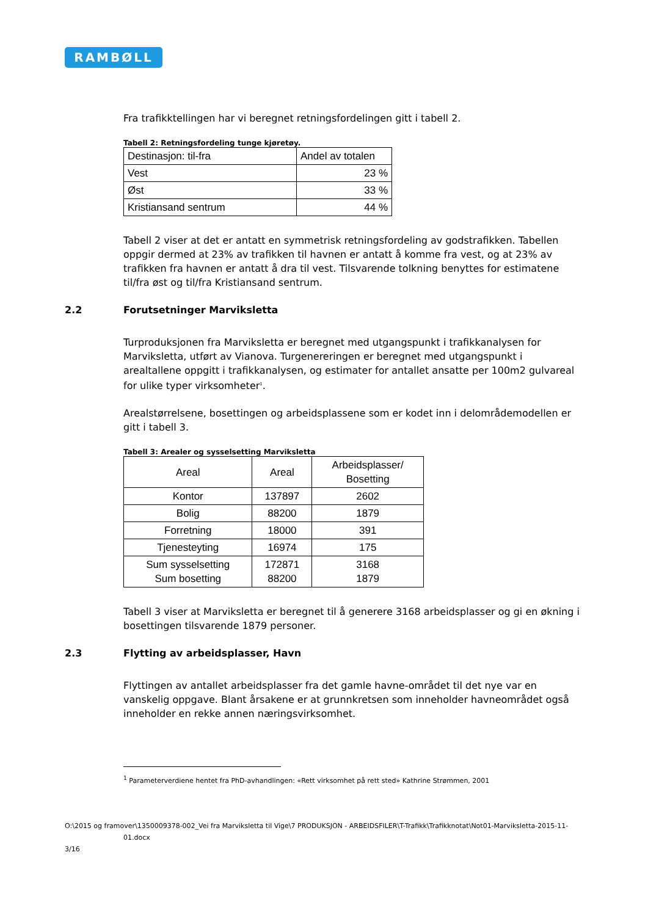RAMBØLL
Fra trafikktellingen har vi beregnet retningsfordelingen gitt i tabell 2.
Tabell 2: Retningsfordeling tunge kjøretøy.
| Destinasjon: til-fra | Andel av totalen |
| --- | --- |
| Vest | 23 % |
| Øst | 33 % |
| Kristiansand sentrum | 44 % |
Tabell 2 viser at det er antatt en symmetrisk retningsfordeling av godstrafikken. Tabellen oppgir dermed at 23% av trafikken til havnen er antatt å komme fra vest, og at 23% av trafikken fra havnen er antatt å dra til vest. Tilsvarende tolkning benyttes for estimatene til/fra øst og til/fra Kristiansand sentrum.
2.2 Forutsetninger Marviksletta
Turproduksjonen fra Marviksletta er beregnet med utgangspunkt i trafikkanalysen for Marviksletta, utført av Vianova. Turgenereringen er beregnet med utgangspunkt i arealtallene oppgitt i trafikkanalysen, og estimater for antallet ansatte per 100m2 gulvareal for ulike typer virksomheter<sup>1</sup>.
Arealstørrelsene, bosettingen og arbeidsplassene som er kodet inn i delområdemodellen er gitt i tabell 3.
Tabell 3: Arealer og sysselsetting Marviksletta
| Areal | Areal | Arbeidsplasser/ Bosetting |
| --- | --- | --- |
| Kontor | 137897 | 2602 |
| Bolig | 88200 | 1879 |
| Forretning | 18000 | 391 |
| Tjenesteyting | 16974 | 175 |
| Sum sysselsetting Sum bosetting | 172871 88200 | 3168 1879 |
Tabell 3 viser at Marviksletta er beregnet til å generere 3168 arbeidsplasser og gi en økning i bosettingen tilsvarende 1879 personer.
2.3 Flytting av arbeidsplasser, Havn
Flyttingen av antallet arbeidsplasser fra det gamle havne-området til det nye var en vanskelig oppgave. Blant årsakene er at grunnkretsen som inneholder havneområdet også inneholder en rekke annen næringsvirksomhet.
<sup>1</sup> Parameterverdiene hentet fra PhD-avhandlingen: «Rett virksomhet på rett sted» Kathrine Strømmen, 2001
O:\2015 og framover\1350009378-002_Vei fra Marviksletta til Vige\7 PRODUKSJON - ARBEIDSFILER\T-Trafikk\Trafikknotat\Not01-Marviksletta-2015-11-
01.docx
3/16